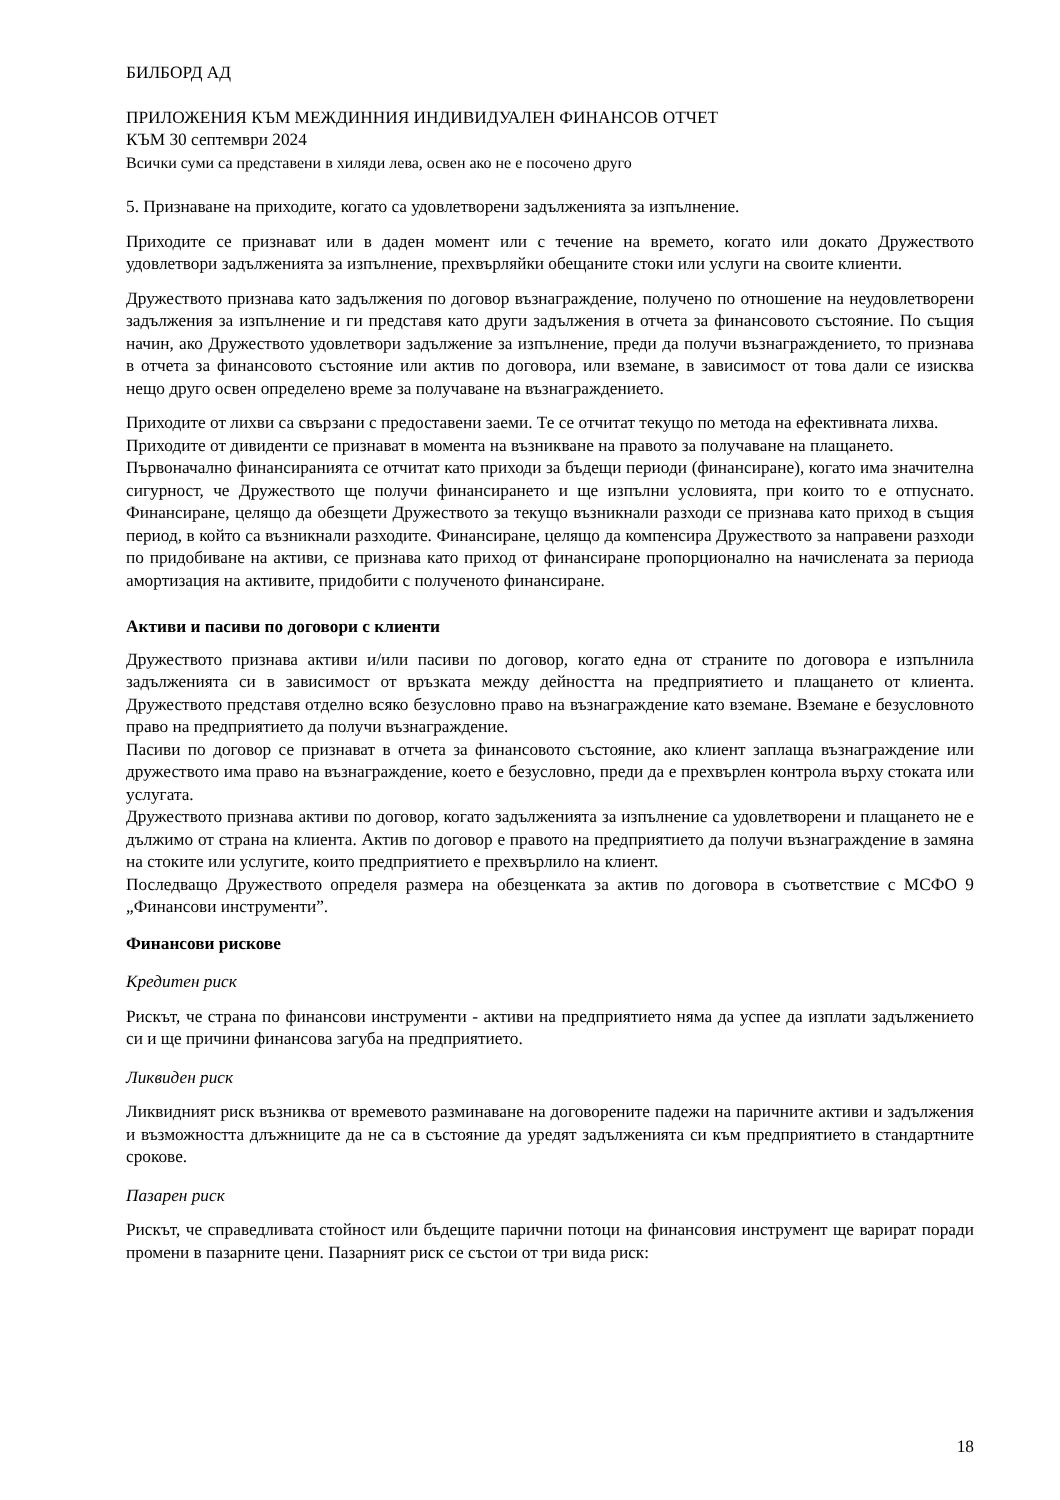БИЛБОРД АД
ПРИЛОЖЕНИЯ КЪМ МЕЖДИННИЯ ИНДИВИДУАЛЕН ФИНАНСОВ ОТЧЕТ
КЪМ 30 септември 2024
Всички суми са представени в хиляди лева, освен ако не е посочено друго
5. Признаване на приходите, когато са удовлетворени задълженията за изпълнение.
Приходите се признават или в даден момент или с течение на времето, когато или докато Дружеството удовлетвори задълженията за изпълнение, прехвърляйки обещаните стоки или услуги на своите клиенти.
Дружеството признава като задължения по договор възнаграждение, получено по отношение на неудовлетворени задължения за изпълнение и ги представя като други задължения в отчета за финансовото състояние. По същия начин, ако Дружеството удовлетвори задължение за изпълнение, преди да получи възнаграждението, то признава в отчета за финансовото състояние или актив по договора, или вземане, в зависимост от това дали се изисква нещо друго освен определено време за получаване на възнаграждението.
Приходите от лихви са свързани с предоставени заеми. Те се отчитат текущо по метода на ефективната лихва.
Приходите от дивиденти се признават в момента на възникване на правото за получаване на плащането.
Първоначално финансиранията се отчитат като приходи за бъдещи периоди (финансиране), когато има значителна сигурност, че Дружеството ще получи финансирането и ще изпълни условията, при които то е отпуснато. Финансиране, целящо да обезщети Дружеството за текущо възникнали разходи се признава като приход в същия период, в който са възникнали разходите. Финансиране, целящо да компенсира Дружеството за направени разходи по придобиване на активи, се признава като приход от финансиране пропорционално на начислената за периода амортизация на активите, придобити с полученото финансиране.
Активи и пасиви по договори с клиенти
Дружеството признава активи и/или пасиви по договор, когато една от страните по договора е изпълнила задълженията си в зависимост от връзката между дейността на предприятието и плащането от клиента. Дружеството представя отделно всяко безусловно право на възнаграждение като вземане. Вземане е безусловното право на предприятието да получи възнаграждение.
Пасиви по договор се признават в отчета за финансовото състояние, ако клиент заплаща възнаграждение или дружеството има право на възнаграждение, което е безусловно, преди да е прехвърлен контрола върху стоката или услугата.
Дружеството признава активи по договор, когато задълженията за изпълнение са удовлетворени и плащането не е дължимо от страна на клиента. Актив по договор е правото на предприятието да получи възнаграждение в замяна на стоките или услугите, които предприятието е прехвърлило на клиент.
Последващо Дружеството определя размера на обезценката за актив по договора в съответствие с МСФО 9 „Финансови инструменти”.
Финансови рискове
Кредитен риск
Рискът, че страна по финансови инструменти - активи на предприятието няма да успее да изплати задължението си и ще причини финансова загуба на предприятието.
Ликвиден риск
Ликвидният риск възниква от времевото разминаване на договорените падежи на паричните активи и задължения и възможността длъжниците да не са в състояние да уредят задълженията си към предприятието в стандартните срокове.
Пазарен риск
Рискът, че справедливата стойност или бъдещите парични потоци на финансовия инструмент ще варират поради промени в пазарните цени. Пазарният риск се състои от три вида риск:
18